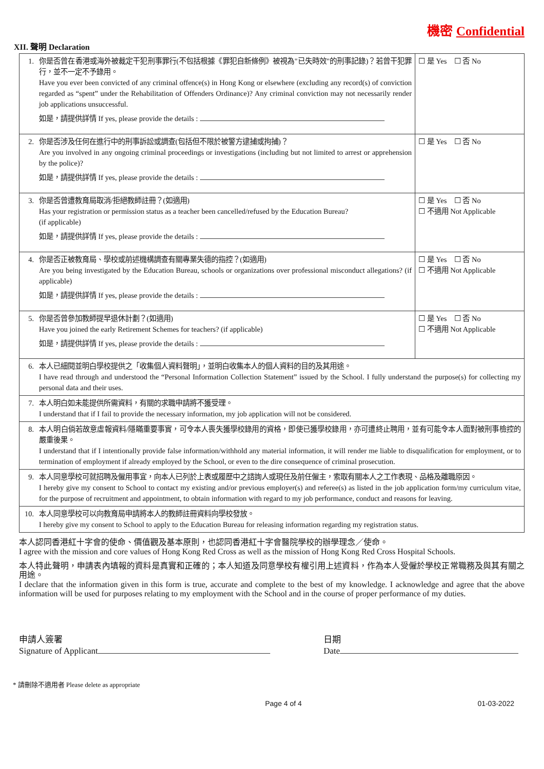機密 Confidential
XII. 聲明 Declaration
| 1. | 你是否曾在香港或海外被裁定干犯刑事罪行(不包括根據《罪犯自新條例》被視為"已失時效"的刑事記錄)？若曾干犯罪行，並不一定不予錄用。 Have you ever been convicted of any criminal offence(s) in Hong Kong or elsewhere (excluding any record(s) of conviction regarded as “spent” under the Rehabilitation of Offenders Ordinance)? Any criminal conviction may not necessarily render job applications unsuccessful. 如是，請提供詳情 If yes, please provide the details : | ☐ 是 Yes ☐ 否 No |
| 2. | 你是否涉及任何在進行中的刑事訴訟或調查(包括但不限於被警方逮捕或拘捕)？ Are you involved in any ongoing criminal proceedings or investigations (including but not limited to arrest or apprehension by the police)? 如是，請提供詳情 If yes, please provide the details : | ☐ 是 Yes ☐ 否 No |
| 3. | 你是否曾遭教育局取消/拒絕教師註冊？(如適用) Has your registration or permission status as a teacher been cancelled/refused by the Education Bureau? (if applicable) 如是，請提供詳情 If yes, please provide the details : | ☐ 是 Yes ☐ 否 No ☐ 不適用 Not Applicable |
| 4. | 你是否正被教育局、學校或前述機構調查有關專業失德的指控？(如適用) Are you being investigated by the Education Bureau, schools or organizations over professional misconduct allegations? (if applicable) 如是，請提供詳情 If yes, please provide the details : | ☐ 是 Yes ☐ 否 No ☐ 不適用 Not Applicable |
| 5. | 你是否曾參加教師提早退休計劃？(如適用) Have you joined the early Retirement Schemes for teachers? (if applicable) 如是，請提供詳情 If yes, please provide the details : | ☐ 是 Yes ☐ 否 No ☐ 不適用 Not Applicable |
| 6. | 本人已細閱並明白學校提供之「收集個人資料聲明」，並明白收集本人的個人資料的目的及其用途。 I have read through and understood the “Personal Information Collection Statement” issued by the School. I fully understand the purpose(s) for collecting my personal data and their uses. | |
| 7. | 本人明白如未能提供所需資料，有關的求職申請將不獲受理。 I understand that if I fail to provide the necessary information, my job application will not be considered. | |
| 8. | 本人明白倘若故意虛報資料/隱瞞重要事實，可令本人喪失獲學校錄用的資格，即使已獲學校錄用，亦可遭終止聘用，並有可能令本人面對被刑事檢控的嚴重後果。 I understand that if I intentionally provide false information/withhold any material information, it will render me liable to disqualification for employment, or to termination of employment if already employed by the School, or even to the dire consequence of criminal prosecution. | |
| 9. | 本人同意學校可就招聘及僱用事宜，向本人已列於上表或履歷中之諮詢人或現任及前任僱主，索取有關本人之工作表現、品格及離職原因。 I hereby give my consent to School to contact my existing and/or previous employer(s) and referee(s) as listed in the job application form/my curriculum vitae, for the purpose of recruitment and appointment, to obtain information with regard to my job performance, conduct and reasons for leaving. | |
| 10. | 本人同意學校可以向教育局申請將本人的教師註冊資料向學校發放。 I hereby give my consent to School to apply to the Education Bureau for releasing information regarding my registration status. | |
本人認同香港紅十字會的使命、價值觀及基本原則，也認同香港紅十字會醫院學校的辦學理念／使命。
I agree with the mission and core values of Hong Kong Red Cross as well as the mission of Hong Kong Red Cross Hospital Schools.
本人特此聲明，申請表內填報的資料是真實和正確的；本人知道及同意學校有權引用上述資料，作為本人受僱於學校正常職務及與其有關之用途。
I declare that the information given in this form is true, accurate and complete to the best of my knowledge. I acknowledge and agree that the above information will be used for purposes relating to my employment with the School and in the course of proper performance of my duties.
申請人簽署
Signature of Applicant
日期
Date
* 請刪除不適用者 Please delete as appropriate
Page 4 of 4 01-03-2022